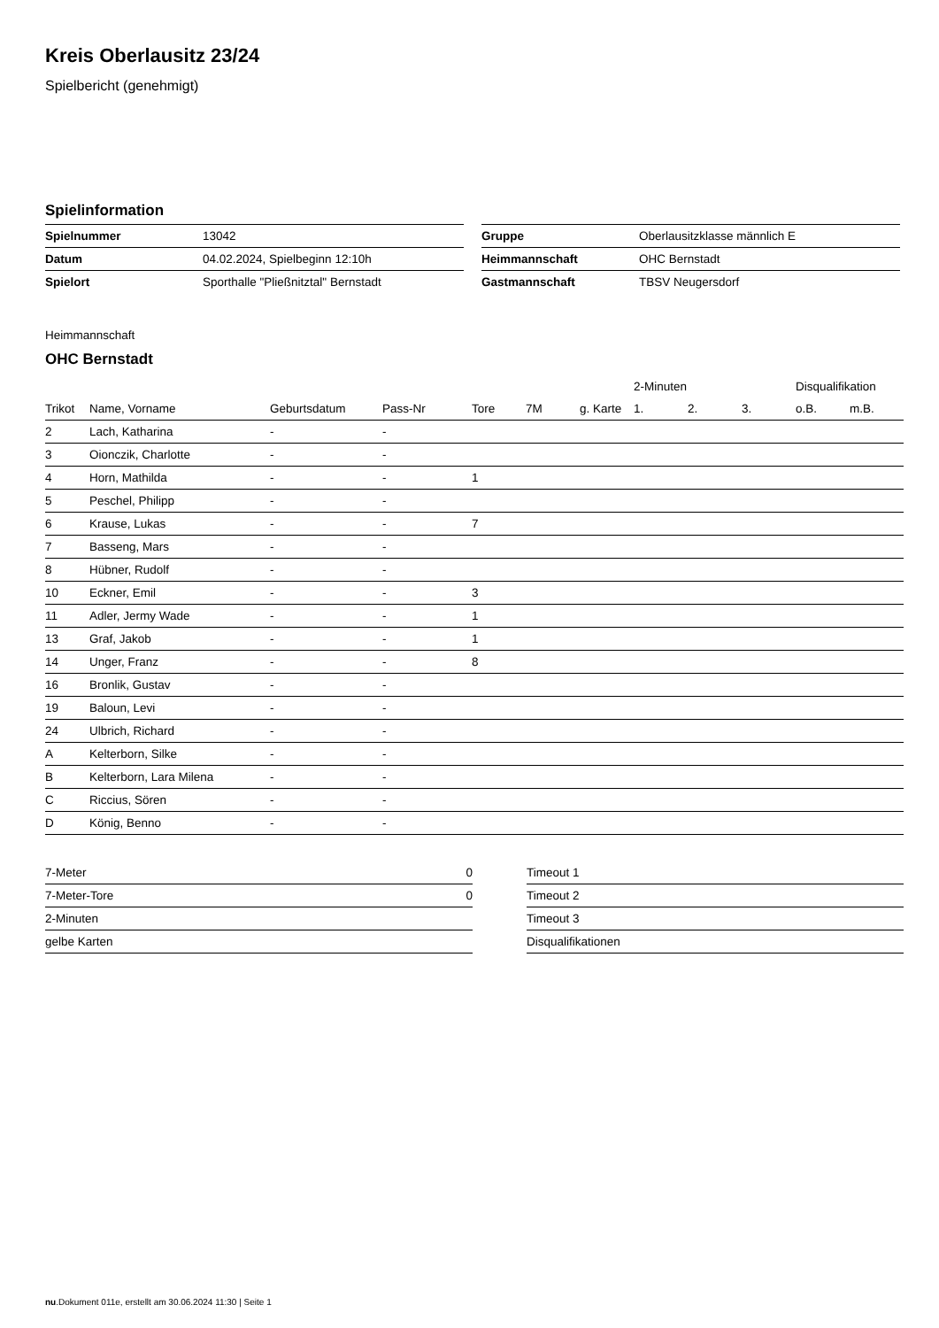Kreis Oberlausitz 23/24
Spielbericht (genehmigt)
Spielinformation
| Spielnummer | 13042 |
| Datum | 04.02.2024, Spielbeginn 12:10h |
| Spielort | Sporthalle "Pließnitztal" Bernstadt |
| Gruppe | Oberlausitzklasse männlich E |
| Heimmannschaft | OHC Bernstadt |
| Gastmannschaft | TBSV Neugersdorf |
Heimmannschaft
OHC Bernstadt
| | | | | | | | 2-Minuten | | | Disqualifikation | |
| --- | --- | --- | --- | --- | --- | --- | --- | --- | --- | --- | --- |
| Trikot | Name, Vorname | Geburtsdatum | Pass-Nr | Tore | 7M | g. Karte | 1. | 2. | 3. | o.B. | m.B. |
| 2 | Lach, Katharina | - | - | | | | | | | | |
| 3 | Oionczik, Charlotte | - | - | | | | | | | | |
| 4 | Horn, Mathilda | - | - | 1 | | | | | | | |
| 5 | Peschel, Philipp | - | - | | | | | | | | |
| 6 | Krause, Lukas | - | - | 7 | | | | | | | |
| 7 | Basseng, Mars | - | - | | | | | | | | |
| 8 | Hübner, Rudolf | - | - | | | | | | | | |
| 10 | Eckner, Emil | - | - | 3 | | | | | | | |
| 11 | Adler, Jermy Wade | - | - | 1 | | | | | | | |
| 13 | Graf, Jakob | - | - | 1 | | | | | | | |
| 14 | Unger, Franz | - | - | 8 | | | | | | | |
| 16 | Bronlik, Gustav | - | - | | | | | | | | |
| 19 | Baloun, Levi | - | - | | | | | | | | |
| 24 | Ulbrich, Richard | - | - | | | | | | | | |
| A | Kelterborn, Silke | - | - | | | | | | | | |
| B | Kelterborn, Lara Milena | - | - | | | | | | | | |
| C | Riccius, Sören | - | - | | | | | | | | |
| D | König, Benno | - | - | | | | | | | | |
| 7-Meter | 0 |
| 7-Meter-Tore | 0 |
| 2-Minuten | |
| gelbe Karten | |
| Timeout 1 |
| Timeout 2 |
| Timeout 3 |
| Disqualifikationen |
nu.Dokument 011e, erstellt am 30.06.2024 11:30 | Seite 1